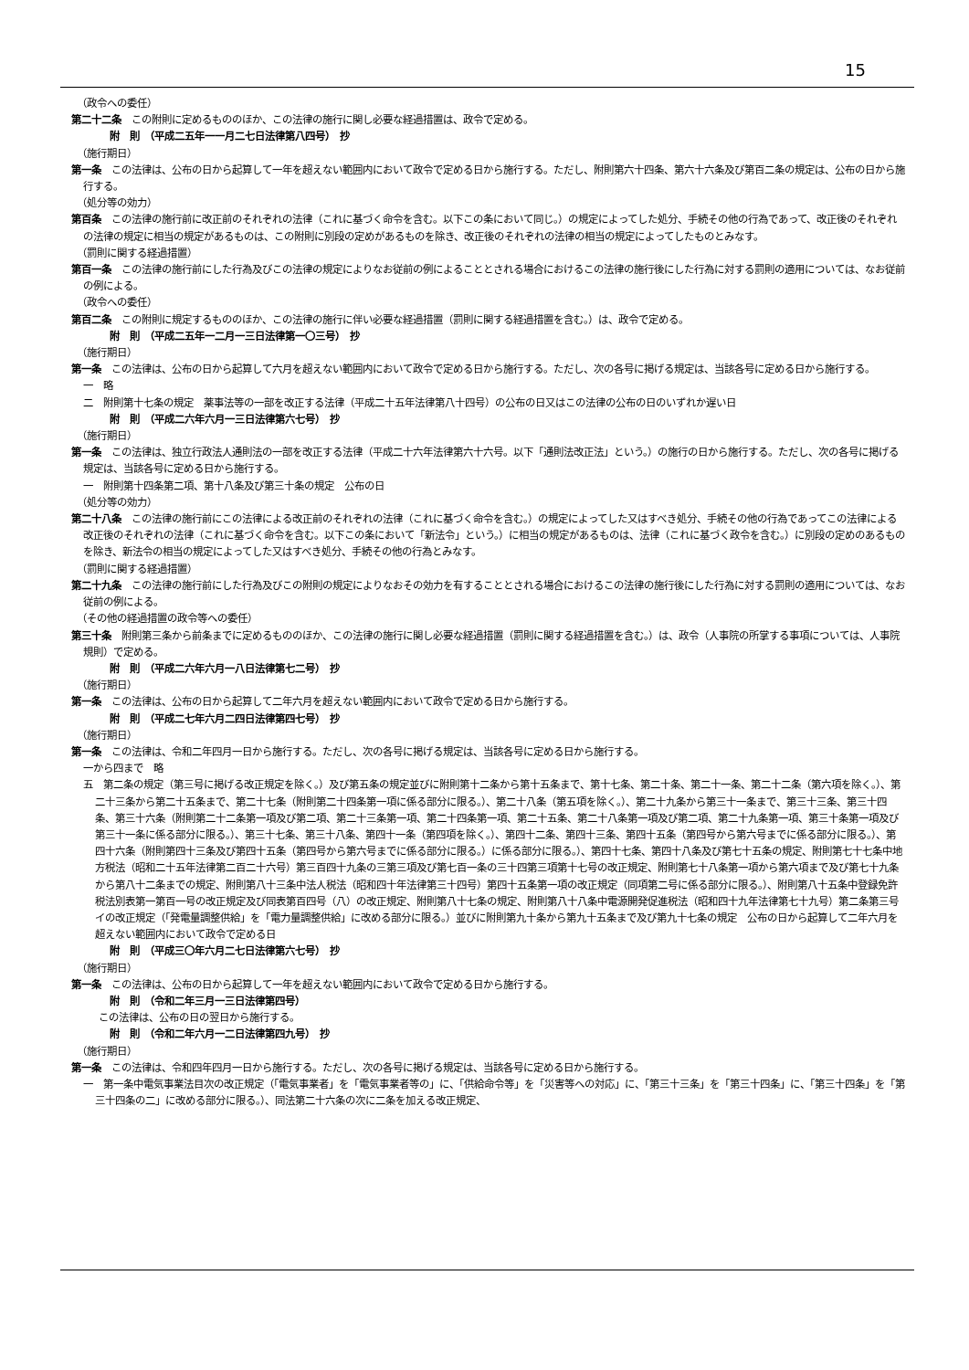15
（政令への委任）
第二十二条　この附則に定めるもののほか、この法律の施行に関し必要な経過措置は、政令で定める。
附　則　（平成二五年一一月二七日法律第八四号）　抄
（施行期日）
第一条　この法律は、公布の日から起算して一年を超えない範囲内において政令で定める日から施行する。ただし、附則第六十四条、第六十六条及び第百二条の規定は、公布の日から施行する。
（処分等の効力）
第百条　この法律の施行前に改正前のそれぞれの法律（これに基づく命令を含む。以下この条において同じ。）の規定によってした処分、手続その他の行為であって、改正後のそれぞれの法律の規定に相当の規定があるものは、この附則に別段の定めがあるものを除き、改正後のそれぞれの法律の相当の規定によってしたものとみなす。
（罰則に関する経過措置）
第百一条　この法律の施行前にした行為及びこの法律の規定によりなお従前の例によることとされる場合におけるこの法律の施行後にした行為に対する罰則の適用については、なお従前の例による。
（政令への委任）
第百二条　この附則に規定するもののほか、この法律の施行に伴い必要な経過措置（罰則に関する経過措置を含む。）は、政令で定める。
附　則　（平成二五年一二月一三日法律第一〇三号）　抄
（施行期日）
第一条　この法律は、公布の日から起算して六月を超えない範囲内において政令で定める日から施行する。ただし、次の各号に掲げる規定は、当該各号に定める日から施行する。
一　略
二　附則第十七条の規定　薬事法等の一部を改正する法律（平成二十五年法律第八十四号）の公布の日又はこの法律の公布の日のいずれか遅い日
附　則　（平成二六年六月一三日法律第六七号）　抄
（施行期日）
第一条　この法律は、独立行政法人通則法の一部を改正する法律（平成二十六年法律第六十六号。以下「通則法改正法」という。）の施行の日から施行する。ただし、次の各号に掲げる規定は、当該各号に定める日から施行する。
一　附則第十四条第二項、第十八条及び第三十条の規定　公布の日
（処分等の効力）
第二十八条　この法律の施行前にこの法律による改正前のそれぞれの法律（これに基づく命令を含む。）の規定によってした又はすべき処分、手続その他の行為であってこの法律による改正後のそれぞれの法律（これに基づく命令を含む。以下この条において「新法令」という。）に相当の規定があるものは、法律（これに基づく政令を含む。）に別段の定めのあるものを除き、新法令の相当の規定によってした又はすべき処分、手続その他の行為とみなす。
（罰則に関する経過措置）
第二十九条　この法律の施行前にした行為及びこの附則の規定によりなおその効力を有することとされる場合におけるこの法律の施行後にした行為に対する罰則の適用については、なお従前の例による。
（その他の経過措置の政令等への委任）
第三十条　附則第三条から前条までに定めるもののほか、この法律の施行に関し必要な経過措置（罰則に関する経過措置を含む。）は、政令（人事院の所掌する事項については、人事院規則）で定める。
附　則　（平成二六年六月一八日法律第七二号）　抄
（施行期日）
第一条　この法律は、公布の日から起算して二年六月を超えない範囲内において政令で定める日から施行する。
附　則　（平成二七年六月二四日法律第四七号）　抄
（施行期日）
第一条　この法律は、令和二年四月一日から施行する。ただし、次の各号に掲げる規定は、当該各号に定める日から施行する。
一から四まで　略
五　第二条の規定（第三号に掲げる改正規定を除く。）及び第五条の規定並びに附則第十二条から第十五条まで、第十七条、第二十条、第二十一条、第二十二条（第六項を除く。）、第二十三条から第二十五条まで、第二十七条（附則第二十四条第一項に係る部分に限る。）、第二十八条（第五項を除く。）、第二十九条から第三十一条まで、第三十三条、第三十四条、第三十六条（附則第二十二条第一項及び第二項、第二十三条第一項、第二十四条第一項、第二十五条、第二十八条第一項及び第二項、第二十九条第一項、第三十条第一項及び第三十一条に係る部分に限る。）、第三十七条、第三十八条、第四十一条（第四項を除く。）、第四十二条、第四十三条、第四十五条（第四号から第六号までに係る部分に限る。）、第四十六条（附則第四十三条及び第四十五条（第四号から第六号までに係る部分に限る。）に係る部分に限る。）、第四十七条、第四十八条及び第七十五条の規定、附則第七十七条中地方税法（昭和二十五年法律第二百二十六号）第三百四十九条の三第三項及び第七百一条の三十四第三項第十七号の改正規定、附則第七十八条第一項から第六項まで及び第七十九条から第八十二条までの規定、附則第八十三条中法人税法（昭和四十年法律第三十四号）第四十五条第一項の改正規定（同項第二号に係る部分に限る。）、附則第八十五条中登録免許税法別表第一第百一号の改正規定及び同表第百四号（八）の改正規定、附則第八十七条の規定、附則第八十八条中電源開発促進税法（昭和四十九年法律第七十九号）第二条第三号イの改正規定（「発電量調整供給」を「電力量調整供給」に改める部分に限る。）並びに附則第九十条から第九十五条まで及び第九十七条の規定　公布の日から起算して二年六月を超えない範囲内において政令で定める日
附　則　（平成三〇年六月二七日法律第六七号）　抄
（施行期日）
第一条　この法律は、公布の日から起算して一年を超えない範囲内において政令で定める日から施行する。
附　則　（令和二年三月一三日法律第四号）
この法律は、公布の日の翌日から施行する。
附　則　（令和二年六月一二日法律第四九号）　抄
（施行期日）
第一条　この法律は、令和四年四月一日から施行する。ただし、次の各号に掲げる規定は、当該各号に定める日から施行する。
一　第一条中電気事業法目次の改正規定（「電気事業者」を「電気事業者等の」に、「供給命令等」を「災害等への対応」に、「第三十三条」を「第三十四条」に、「第三十四条」を「第三十四条の二」に改める部分に限る。）、同法第二十六条の次に二条を加える改正規定、